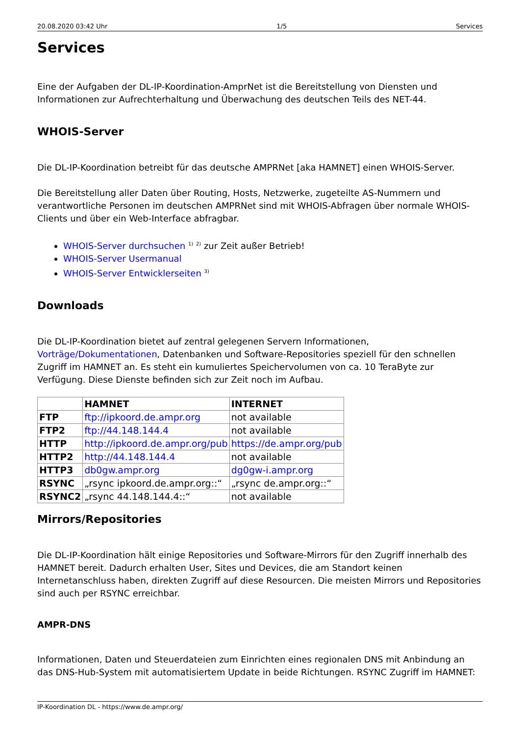20.08.2020 03:42 Uhr 1/5 Services
Services
Eine der Aufgaben der DL-IP-Koordination-AmprNet ist die Bereitstellung von Diensten und Informationen zur Aufrechterhaltung und Überwachung des deutschen Teils des NET-44.
WHOIS-Server
Die DL-IP-Koordination betreibt für das deutsche AMPRNet [aka HAMNET] einen WHOIS-Server.
Die Bereitstellung aller Daten über Routing, Hosts, Netzwerke, zugeteilte AS-Nummern und verantwortliche Personen im deutschen AMPRNet sind mit WHOIS-Abfragen über normale WHOIS-Clients und über ein Web-Interface abfragbar.
WHOIS-Server durchsuchen <sup>1)</sup> <sup>2)</sup> zur Zeit außer Betrieb!
WHOIS-Server Usermanual
WHOIS-Server Entwicklerseiten <sup>3)</sup>
Downloads
Die DL-IP-Koordination bietet auf zentral gelegenen Servern Informationen, Vorträge/Dokumentationen, Datenbanken und Software-Repositories speziell für den schnellen Zugriff im HAMNET an. Es steht ein kumuliertes Speichervolumen von ca. 10 TeraByte zur Verfügung. Diese Dienste befinden sich zur Zeit noch im Aufbau.
| | HAMNET | INTERNET |
| --- | --- | --- |
| FTP | ftp://ipkoord.de.ampr.org | not available |
| FTP2 | ftp://44.148.144.4 | not available |
| HTTP | http://ipkoord.de.ampr.org/pub | https://de.ampr.org/pub |
| HTTP2 | http://44.148.144.4 | not available |
| HTTP3 | db0gw.ampr.org | dg0gw-i.ampr.org |
| RSYNC | „rsync ipkoord.de.ampr.org::“ | „rsync de.ampr.org::“ |
| RSYNC2 | „rsync 44.148.144.4::“ | not available |
Mirrors/Repositories
Die DL-IP-Koordination hält einige Repositories und Software-Mirrors für den Zugriff innerhalb des HAMNET bereit. Dadurch erhalten User, Sites und Devices, die am Standort keinen Internetanschluss haben, direkten Zugriff auf diese Resourcen. Die meisten Mirrors und Repositories sind auch per RSYNC erreichbar.
AMPR-DNS
Informationen, Daten und Steuerdateien zum Einrichten eines regionalen DNS mit Anbindung an das DNS-Hub-System mit automatisiertem Update in beide Richtungen. RSYNC Zugriff im HAMNET:
IP-Koordination DL - https://www.de.ampr.org/